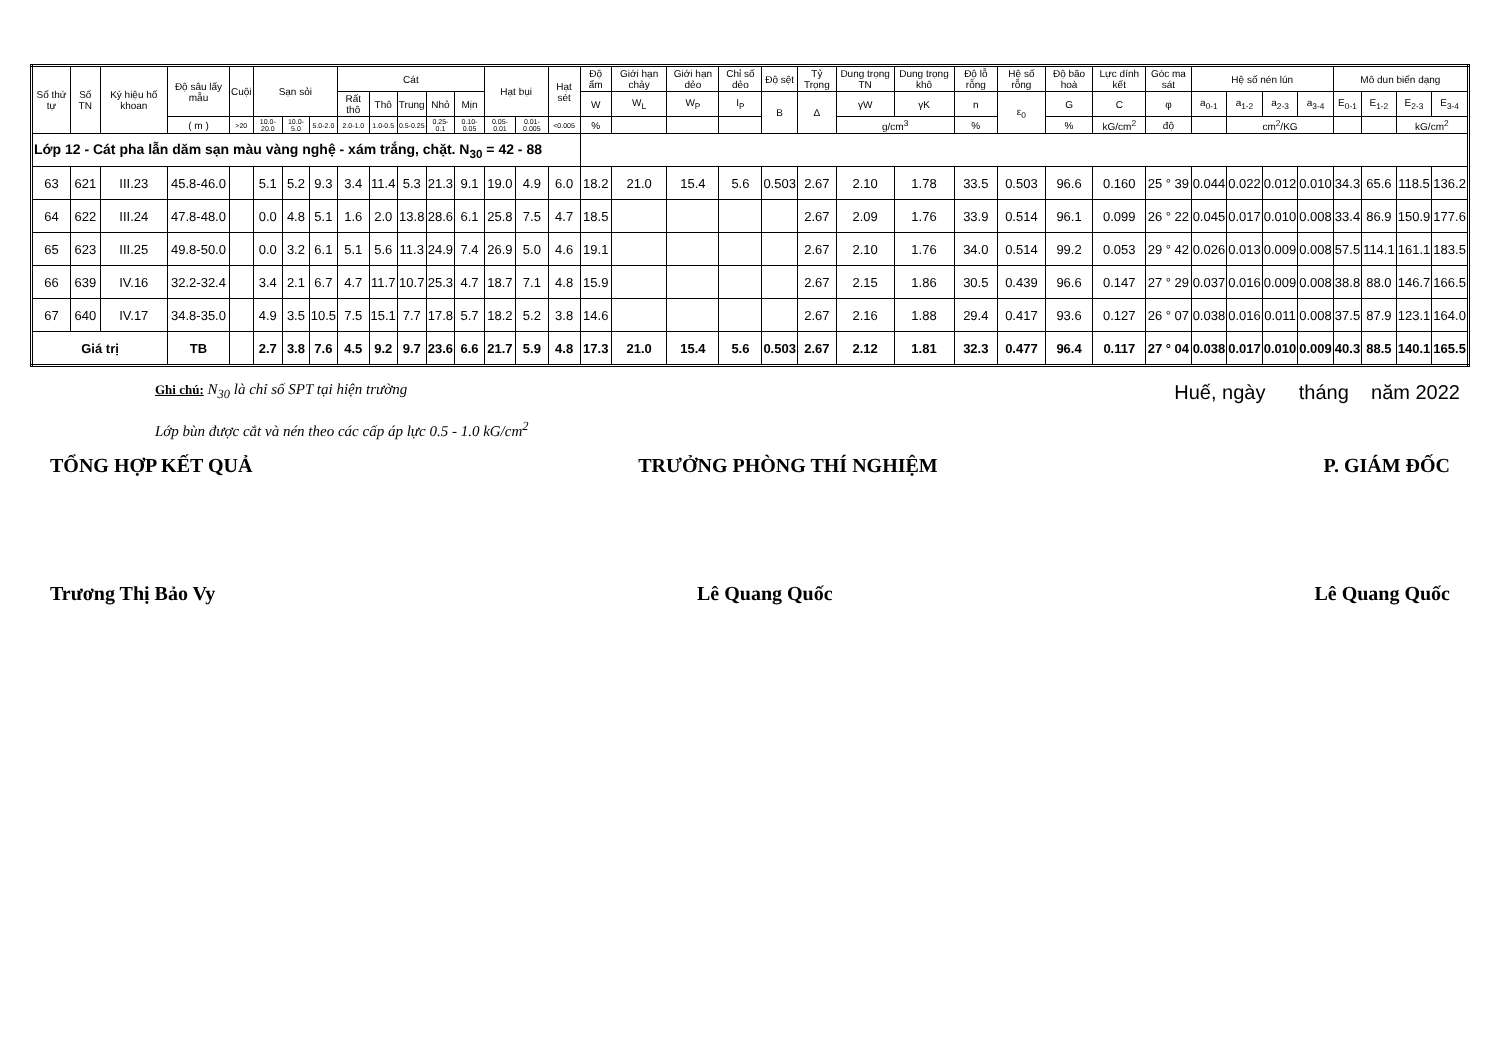| Số thứ tự | Số TN | Ký hiệu hố khoan | Độ sâu lấy mẫu | Cuội | Sạn sỏi | | | Cát | | | | | Hạt bụi | | Hạt sét | Độ ẩm | Giới hạn chảy | Giới hạn dẻo | Chỉ số dẻo | Độ sệt | Tỷ Trọng | Dung trọng TN | Dung trọng khô | Độ lỗ rỗng | Hệ số rỗng | Độ bão hoà | Lực dính kết | Góc ma sát | Hệ số nén lún | | | | Mô dun biến dạng | | | |
| --- | --- | --- | --- | --- | --- | --- | --- | --- | --- | --- | --- | --- | --- | --- | --- | --- | --- | --- | --- | --- | --- | --- | --- | --- | --- | --- | --- | --- | --- | --- | --- | --- | --- | --- | --- | --- |
| | | | | | | | | Rất thô | Thô | Trung | Nhỏ | Mịn | | | | W | W<sub>L</sub> | W<sub>P</sub> | I<sub>P</sub> | B | Δ | γW | γK | n | ε<sub>0</sub> | G | C | φ | a<sub>0-1</sub> | a<sub>1-2</sub> | a<sub>2-3</sub> | a<sub>3-4</sub> | E<sub>0-1</sub> | E<sub>1-2</sub> | E<sub>2-3</sub> | E<sub>3-4</sub> |
| | | | ( m ) | >20 | 10.0-20.0 | 10.0-5.0 | 5.0-2.0 | 2.0-1.0 | 1.0-0.5 | 0.5-0.25 | 0.25-0.1 | 0.10-0.05 | 0.05-0.01 | 0.01-0.005 | <0.005 | % | | | | | | g/cm<sup>3</sup> | | % | | % | kG/cm<sup>2</sup> | độ | | cm<sup>2</sup>/KG | | | | | kG/cm<sup>2</sup> | |
| Lớp 12 - Cát pha lẫn dăm sạn màu vàng nghệ - xám trắng, chặt. N<sub>30</sub> = 42 - 88 | | | | | | | | | | | | | | | | | | | | | | | | | | | | | | | | | | | | |
| 63 | 621 | III.23 | 45.8-46.0 | | 5.1 | 5.2 | 9.3 | 3.4 | 11.4 | 5.3 | 21.3 | 9.1 | 19.0 | 4.9 | 6.0 | 18.2 | 21.0 | 15.4 | 5.6 | 0.503 | 2.67 | 2.10 | 1.78 | 33.5 | 0.503 | 96.6 | 0.160 | 25 ° 39 | 0.044 | 0.022 | 0.012 | 0.010 | 34.3 | 65.6 | 118.5 | 136.2 |
| 64 | 622 | III.24 | 47.8-48.0 | | 0.0 | 4.8 | 5.1 | 1.6 | 2.0 | 13.8 | 28.6 | 6.1 | 25.8 | 7.5 | 4.7 | 18.5 | | | | | 2.67 | 2.09 | 1.76 | 33.9 | 0.514 | 96.1 | 0.099 | 26 ° 22 | 0.045 | 0.017 | 0.010 | 0.008 | 33.4 | 86.9 | 150.9 | 177.6 |
| 65 | 623 | III.25 | 49.8-50.0 | | 0.0 | 3.2 | 6.1 | 5.1 | 5.6 | 11.3 | 24.9 | 7.4 | 26.9 | 5.0 | 4.6 | 19.1 | | | | | 2.67 | 2.10 | 1.76 | 34.0 | 0.514 | 99.2 | 0.053 | 29 ° 42 | 0.026 | 0.013 | 0.009 | 0.008 | 57.5 | 114.1 | 161.1 | 183.5 |
| 66 | 639 | IV.16 | 32.2-32.4 | | 3.4 | 2.1 | 6.7 | 4.7 | 11.7 | 10.7 | 25.3 | 4.7 | 18.7 | 7.1 | 4.8 | 15.9 | | | | | 2.67 | 2.15 | 1.86 | 30.5 | 0.439 | 96.6 | 0.147 | 27 ° 29 | 0.037 | 0.016 | 0.009 | 0.008 | 38.8 | 88.0 | 146.7 | 166.5 |
| 67 | 640 | IV.17 | 34.8-35.0 | | 4.9 | 3.5 | 10.5 | 7.5 | 15.1 | 7.7 | 17.8 | 5.7 | 18.2 | 5.2 | 3.8 | 14.6 | | | | | 2.67 | 2.16 | 1.88 | 29.4 | 0.417 | 93.6 | 0.127 | 26 ° 07 | 0.038 | 0.016 | 0.011 | 0.008 | 37.5 | 87.9 | 123.1 | 164.0 |
| Giá trị | | | TB | | 2.7 | 3.8 | 7.6 | 4.5 | 9.2 | 9.7 | 23.6 | 6.6 | 21.7 | 5.9 | 4.8 | 17.3 | 21.0 | 15.4 | 5.6 | 0.503 | 2.67 | 2.12 | 1.81 | 32.3 | 0.477 | 96.4 | 0.117 | 27 ° 04 | 0.038 | 0.017 | 0.010 | 0.009 | 40.3 | 88.5 | 140.1 | 165.5 |
Ghi chú: N<sub>30</sub> là chỉ số SPT tại hiện trường
Lớp bùn được cắt và nén theo các cấp áp lực 0.5 - 1.0 kG/cm<sup>2</sup>
Huế, ngày tháng năm 2022
TỔNG HỢP KẾT QUẢ TRƯỞNG PHÒNG THÍ NGHIỆM P. GIÁM ĐỐC
Trương Thị Bảo Vy Lê Quang Quốc Lê Quang Quốc